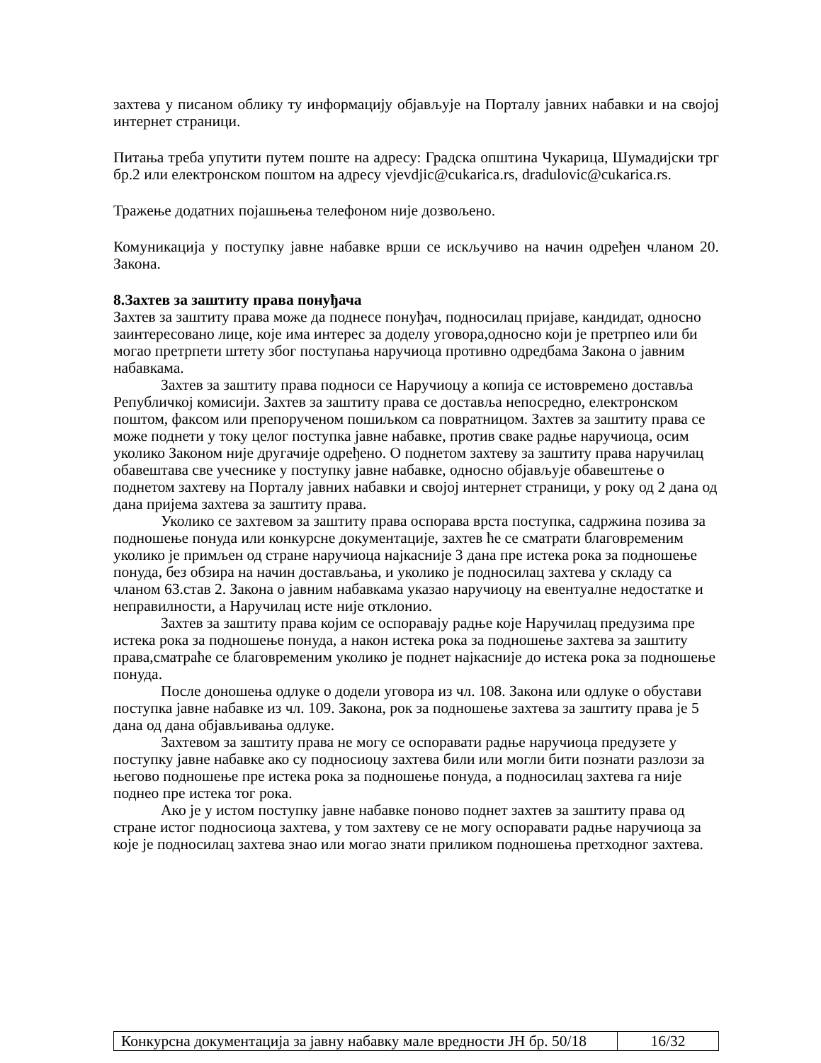захтева у писаном облику ту информацију објављује на Порталу јавних набавки и на својој интернет страници.
Питања треба упутити путем поште на адресу: Градска општина Чукарица, Шумадијски трг бр.2 или електронском поштом на адресу vjevdjic@cukarica.rs, dradulovic@cukarica.rs.
Тражење додатних појашњења телефоном није дозвољено.
Комуникација у поступку јавне набавке врши се искључиво на начин одређен чланом 20. Закона.
8.Захтев за заштиту права понуђача
Захтев за заштиту права може да поднесе понуђач, подносилац пријаве, кандидат, односно заинтересовано лице, које има интерес за доделу уговора,односно који је претрпео или би могао претрпети штету због поступања наручиоца противно одредбама Закона о јавним набавкама.
Захтев за заштиту права подноси се Наручиоцу а копија се истовремено доставља Републичкој комисији. Захтев за заштиту права се доставља непосредно, електронском поштом, факсом или препорученом пошиљком са повратницом. Захтев за заштиту права се може поднети у току целог поступка јавне набавке, против сваке радње наручиоца, осим уколико Законом није другачије одређено. О поднетом захтеву за заштиту права наручилац обавештава све учеснике у поступку јавне набавке, односно објављује обавештење о поднетом захтеву на Порталу јавних набавки и својој интернет страници, у року од 2 дана од дана пријема захтева за заштиту права.
Уколико се захтевом за заштиту права оспорава врста поступка, садржина позива за подношење понуда или конкурсне документације, захтев ће се сматрати благовременим уколико је примљен од стране наручиоца најкасније 3 дана пре истека рока за подношење понуда, без обзира на начин достављања, и уколико је подносилац захтева у складу са чланом 63.став 2. Закона о јавним набавкама указао наручиоцу на евентуалне недостатке и неправилности, а Наручилац исте није отклонио.
Захтев за заштиту права којим се оспоравају радње које Наручилац предузима пре истека рока за подношење понуда, а након истека рока за подношење захтева за заштиту права,сматраће се благовременим уколико је поднет најкасније до истека рока за подношење понуда.
После доношења одлуке о додели уговора из чл. 108. Закона или одлуке о обустави поступка јавне набавке из чл. 109. Закона, рок за подношење захтева за заштиту права је 5 дана од дана објављивања одлуке.
Захтевом за заштиту права не могу се оспоравати радње наручиоца предузете у поступку јавне набавке ако су подносиоцу захтева били или могли бити познати разлози за његово подношење пре истека рока за подношење понуда, а подносилац захтева га није поднео пре истека тог рока.
Ако је у истом поступку јавне набавке поново поднет захтев за заштиту права од стране истог подносиоца захтева, у том захтеву се не могу оспоравати радње наручиоца за које је подносилац захтева знао или могао знати приликом подношења претходног захтева.
| Конкурсна документација за јавну набавку мале вредности ЈН бр. 50/18 | 16/32 |